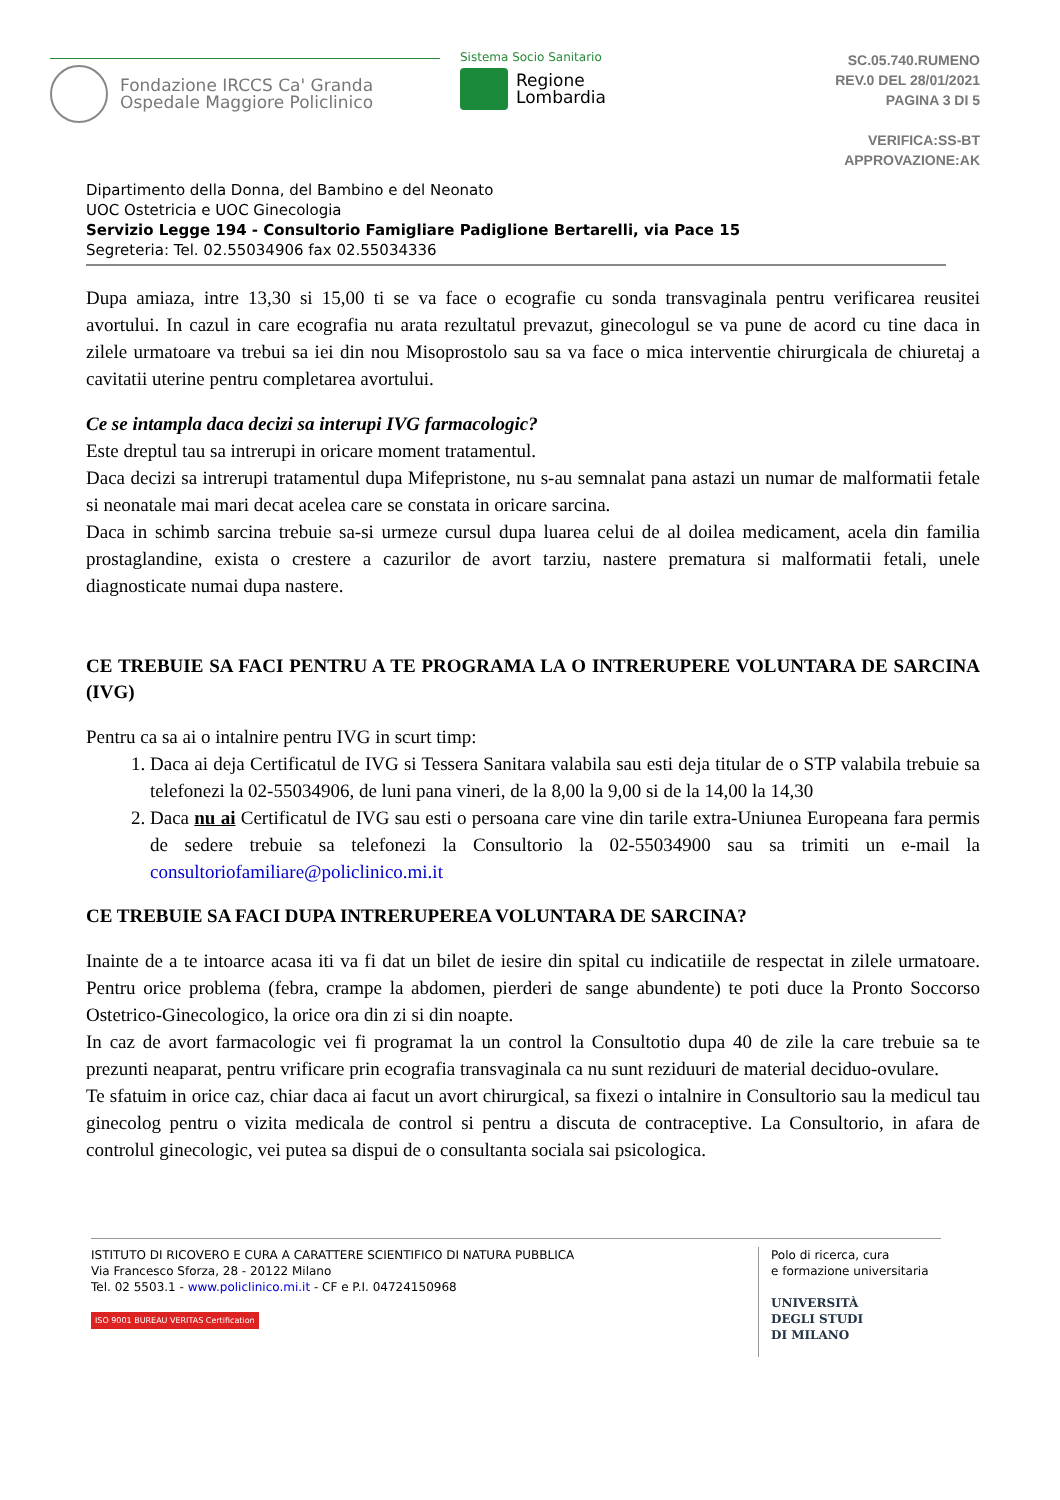Fondazione IRCCS Ca' Granda
Ospedale Maggiore Policlinico
Sistema Socio Sanitario
Regione
Lombardia
SC.05.740.RUMENO
REV.0 DEL 28/01/2021
PAGINA 3 DI 5
VERIFICA:SS-BT
APPROVAZIONE:AK
Dipartimento della Donna, del Bambino e del Neonato
UOC Ostetricia e UOC Ginecologia
Servizio Legge 194 - Consultorio Famigliare Padiglione Bertarelli, via Pace 15
Segreteria: Tel. 02.55034906 fax 02.55034336
Dupa amiaza, intre 13,30 si 15,00 ti se va face o ecografie cu sonda transvaginala pentru verificarea reusitei avortului. In cazul in care ecografia nu arata rezultatul prevazut, ginecologul se va pune de acord cu tine daca in zilele urmatoare va trebui sa iei din nou Misoprostolo sau sa va face o mica interventie chirurgicala de chiuretaj a cavitatii uterine pentru completarea avortului.
Ce se intampla daca decizi sa interupi IVG farmacologic?
Este dreptul tau sa intrerupi in oricare moment tratamentul.
Daca decizi sa intrerupi tratamentul dupa Mifepristone, nu s-au semnalat pana astazi un numar de malformatii fetale si neonatale mai mari decat acelea care se constata in oricare sarcina.
Daca in schimb sarcina trebuie sa-si urmeze cursul dupa luarea celui de al doilea medicament, acela din familia prostaglandine, exista o crestere a cazurilor de avort tarziu, nastere prematura si malformatii fetali, unele diagnosticate numai dupa nastere.
CE TREBUIE SA FACI PENTRU A TE PROGRAMA LA O INTRERUPERE VOLUNTARA DE SARCINA (IVG)
Pentru ca sa ai o intalnire pentru IVG in scurt timp:
1. Daca ai deja Certificatul de IVG si Tessera Sanitara valabila sau esti deja titular de o STP valabila trebuie sa telefonezi la 02-55034906, de luni pana vineri, de la 8,00 la 9,00 si de la 14,00 la 14,30
2. Daca nu ai Certificatul de IVG sau esti o persoana care vine din tarile extra-Uniunea Europeana fara permis de sedere trebuie sa telefonezi la Consultorio la 02-55034900 sau sa trimiti un e-mail la consultoriofamiliare@policlinico.mi.it
CE TREBUIE SA FACI DUPA INTRERUPEREA VOLUNTARA DE SARCINA?
Inainte de a te intoarce acasa iti va fi dat un bilet de iesire din spital cu indicatiile de respectat in zilele urmatoare. Pentru orice problema (febra, crampe la abdomen, pierderi de sange abundente) te poti duce la Pronto Soccorso Ostetrico-Ginecologico, la orice ora din zi si din noapte.
In caz de avort farmacologic vei fi programat la un control la Consultotio dupa 40 de zile la care trebuie sa te prezunti neaparat, pentru vrificare prin ecografia transvaginala ca nu sunt reziduuri de material deciduo-ovulare.
Te sfatuim in orice caz, chiar daca ai facut un avort chirurgical, sa fixezi o intalnire in Consultorio sau la medicul tau ginecolog pentru o vizita medicala de control si pentru a discuta de contraceptive. La Consultorio, in afara de controlul ginecologic, vei putea sa dispui de o consultanta sociala sai psicologica.
ISTITUTO DI RICOVERO E CURA A CARATTERE SCIENTIFICO DI NATURA PUBBLICA
Via Francesco Sforza, 28 - 20122 Milano
Tel. 02 5503.1 - www.policlinico.mi.it - CF e P.I. 04724150968
ISO 9001 BUREAU VERITAS Certification
Polo di ricerca, cura
e formazione universitaria
UNIVERSITÀ
DEGLI STUDI
DI MILANO